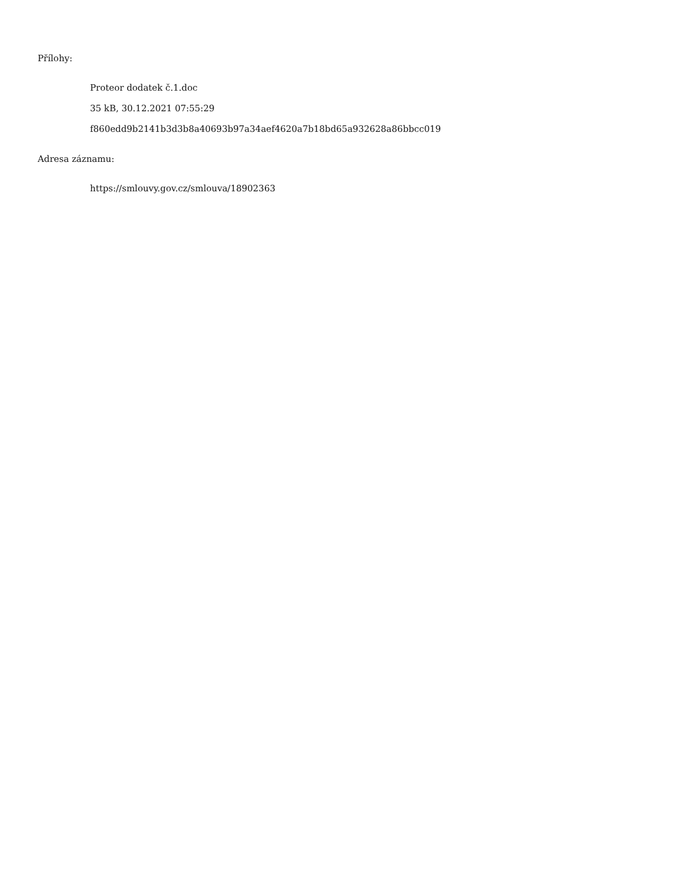Přílohy:
Proteor dodatek č.1.doc
35 kB, 30.12.2021 07:55:29
f860edd9b2141b3d3b8a40693b97a34aef4620a7b18bd65a932628a86bbcc019
Adresa záznamu:
https://smlouvy.gov.cz/smlouva/18902363